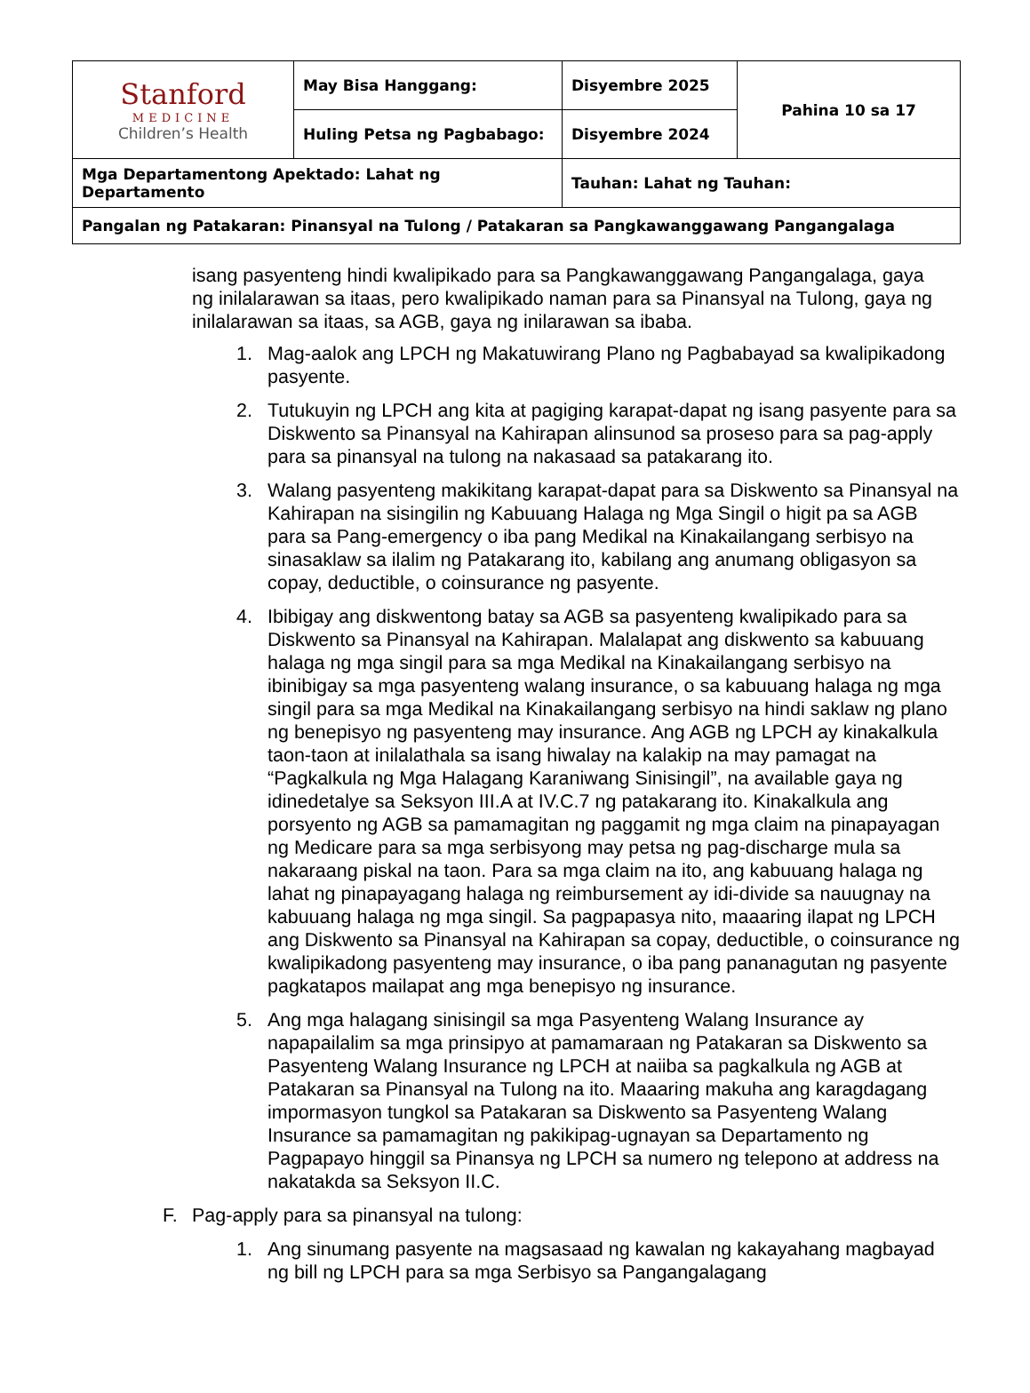| Stanford MEDICINE Children’s Health | May Bisa Hanggang: | Disyembre 2025 | Pahina 10 sa 17 |
| | Huling Petsa ng Pagbabago: | Disyembre 2024 | |
| Mga Departamentong Apektado: Lahat ng Departamento | | Tauhan: Lahat ng Tauhan: | |
| Pangalan ng Patakaran: Pinansyal na Tulong / Patakaran sa Pangkawanggawang Pangangalaga | | | |
isang pasyenteng hindi kwalipikado para sa Pangkawanggawang Pangangalaga, gaya ng inilalarawan sa itaas, pero kwalipikado naman para sa Pinansyal na Tulong, gaya ng inilalarawan sa itaas, sa AGB, gaya ng inilarawan sa ibaba.
1. Mag-aalok ang LPCH ng Makatuwirang Plano ng Pagbabayad sa kwalipikadong pasyente.
2. Tutukuyin ng LPCH ang kita at pagiging karapat-dapat ng isang pasyente para sa Diskwento sa Pinansyal na Kahirapan alinsunod sa proseso para sa pag-apply para sa pinansyal na tulong na nakasaad sa patakarang ito.
3. Walang pasyenteng makikitang karapat-dapat para sa Diskwento sa Pinansyal na Kahirapan na sisingilin ng Kabuuang Halaga ng Mga Singil o higit pa sa AGB para sa Pang-emergency o iba pang Medikal na Kinakailangang serbisyo na sinasaklaw sa ilalim ng Patakarang ito, kabilang ang anumang obligasyon sa copay, deductible, o coinsurance ng pasyente.
4. Ibibigay ang diskwentong batay sa AGB sa pasyenteng kwalipikado para sa Diskwento sa Pinansyal na Kahirapan. Malalapat ang diskwento sa kabuuang halaga ng mga singil para sa mga Medikal na Kinakailangang serbisyo na ibinibigay sa mga pasyenteng walang insurance, o sa kabuuang halaga ng mga singil para sa mga Medikal na Kinakailangang serbisyo na hindi saklaw ng plano ng benepisyo ng pasyenteng may insurance. Ang AGB ng LPCH ay kinakalkula taon-taon at inilalathala sa isang hiwalay na kalakip na may pamagat na “Pagkalkula ng Mga Halagang Karaniwang Sinisingil”, na available gaya ng idinedetalye sa Seksyon III.A at IV.C.7 ng patakarang ito. Kinakalkula ang porsyento ng AGB sa pamamagitan ng paggamit ng mga claim na pinapayagan ng Medicare para sa mga serbisyong may petsa ng pag-discharge mula sa nakaraang piskal na taon. Para sa mga claim na ito, ang kabuuang halaga ng lahat ng pinapayagang halaga ng reimbursement ay idi-divide sa nauugnay na kabuuang halaga ng mga singil. Sa pagpapasya nito, maaaring ilapat ng LPCH ang Diskwento sa Pinansyal na Kahirapan sa copay, deductible, o coinsurance ng kwalipikadong pasyenteng may insurance, o iba pang pananagutan ng pasyente pagkatapos mailapat ang mga benepisyo ng insurance.
5. Ang mga halagang sinisingil sa mga Pasyenteng Walang Insurance ay napapailalim sa mga prinsipyo at pamamaraan ng Patakaran sa Diskwento sa Pasyenteng Walang Insurance ng LPCH at naiiba sa pagkalkula ng AGB at Patakaran sa Pinansyal na Tulong na ito. Maaaring makuha ang karagdagang impormasyon tungkol sa Patakaran sa Diskwento sa Pasyenteng Walang Insurance sa pamamagitan ng pakikipag-ugnayan sa Departamento ng Pagpapayo hinggil sa Pinansya ng LPCH sa numero ng telepono at address na nakatakda sa Seksyon II.C.
F. Pag-apply para sa pinansyal na tulong:
1. Ang sinumang pasyente na magsasaad ng kawalan ng kakayahang magbayad ng bill ng LPCH para sa mga Serbisyo sa Pangangalagang